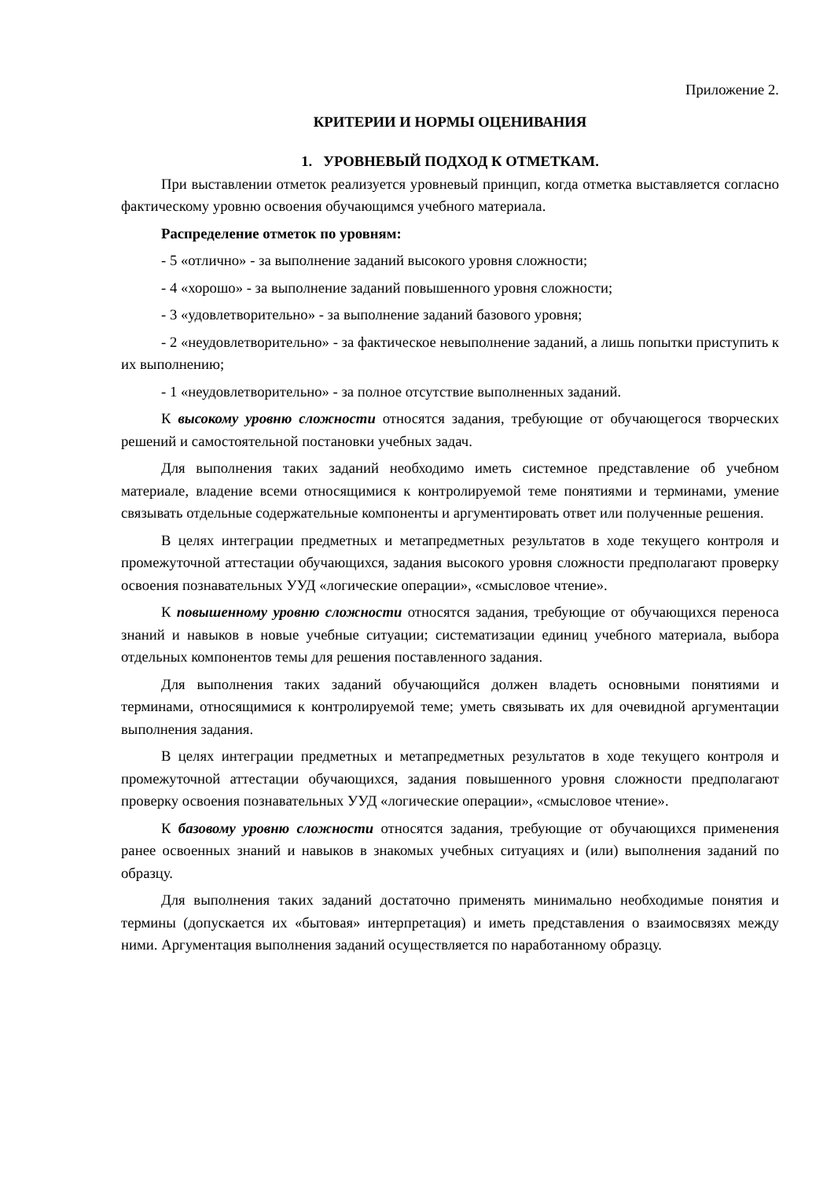Приложение 2.
КРИТЕРИИ И НОРМЫ ОЦЕНИВАНИЯ
1. УРОВНЕВЫЙ ПОДХОД К ОТМЕТКАМ.
При выставлении отметок реализуется уровневый принцип, когда отметка выставляется согласно фактическому уровню освоения обучающимся учебного материала.
Распределение отметок по уровням:
- 5 «отлично» - за выполнение заданий высокого уровня сложности;
- 4 «хорошо» - за выполнение заданий повышенного уровня сложности;
- 3 «удовлетворительно» - за выполнение заданий базового уровня;
- 2 «неудовлетворительно» - за фактическое невыполнение заданий, а лишь попытки приступить к их выполнению;
- 1 «неудовлетворительно» - за полное отсутствие выполненных заданий.
К высокому уровню сложности относятся задания, требующие от обучающегося творческих решений и самостоятельной постановки учебных задач.
Для выполнения таких заданий необходимо иметь системное представление об учебном материале, владение всеми относящимися к контролируемой теме понятиями и терминами, умение связывать отдельные содержательные компоненты и аргументировать ответ или полученные решения.
В целях интеграции предметных и метапредметных результатов в ходе текущего контроля и промежуточной аттестации обучающихся, задания высокого уровня сложности предполагают проверку освоения познавательных УУД «логические операции», «смысловое чтение».
К повышенному уровню сложности относятся задания, требующие от обучающихся переноса знаний и навыков в новые учебные ситуации; систематизации единиц учебного материала, выбора отдельных компонентов темы для решения поставленного задания.
Для выполнения таких заданий обучающийся должен владеть основными понятиями и терминами, относящимися к контролируемой теме; уметь связывать их для очевидной аргументации выполнения задания.
В целях интеграции предметных и метапредметных результатов в ходе текущего контроля и промежуточной аттестации обучающихся, задания повышенного уровня сложности предполагают проверку освоения познавательных УУД «логические операции», «смысловое чтение».
К базовому уровню сложности относятся задания, требующие от обучающихся применения ранее освоенных знаний и навыков в знакомых учебных ситуациях и (или) выполнения заданий по образцу.
Для выполнения таких заданий достаточно применять минимально необходимые понятия и термины (допускается их «бытовая» интерпретация) и иметь представления о взаимосвязях между ними. Аргументация выполнения заданий осуществляется по наработанному образцу.